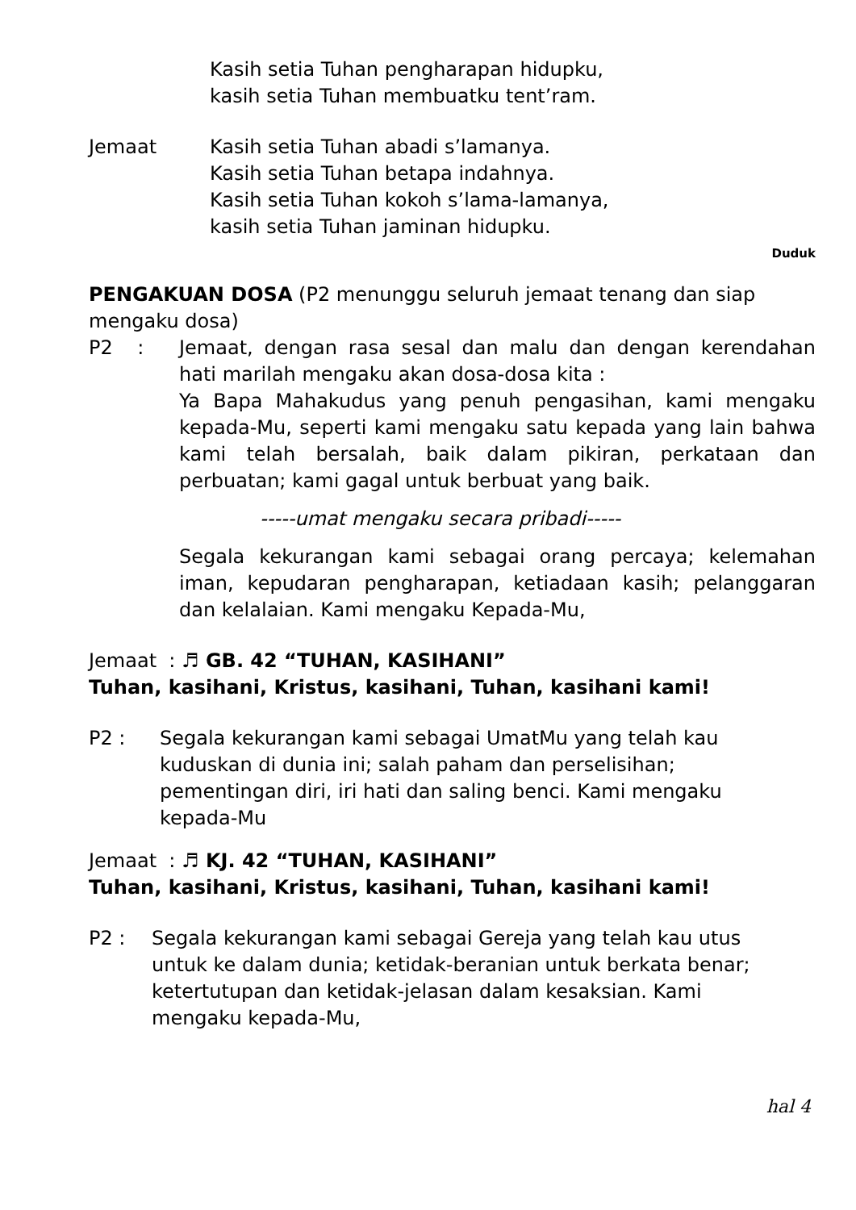Kasih setia Tuhan pengharapan hidupku,
kasih setia Tuhan membuatku tent’ram.
Jemaat Kasih setia Tuhan abadi s’lamanya.
Kasih setia Tuhan betapa indahnya.
Kasih setia Tuhan kokoh s’lama-lamanya,
kasih setia Tuhan jaminan hidupku.
Duduk
PENGAKUAN DOSA (P2 menunggu seluruh jemaat tenang dan siap mengaku dosa)
P2 : Jemaat, dengan rasa sesal dan malu dan dengan kerendahan hati marilah mengaku akan dosa-dosa kita :
Ya Bapa Mahakudus yang penuh pengasihan, kami mengaku kepada-Mu, seperti kami mengaku satu kepada yang lain bahwa kami telah bersalah, baik dalam pikiran, perkataan dan perbuatan; kami gagal untuk berbuat yang baik.
-----umat mengaku secara pribadi-----
Segala kekurangan kami sebagai orang percaya; kelemahan iman, kepudaran pengharapan, ketiadaan kasih; pelanggaran dan kelalaian. Kami mengaku Kepada-Mu,
Jemaat : ♬ GB. 42 “TUHAN, KASIHANI”
Tuhan, kasihani, Kristus, kasihani, Tuhan, kasihani kami!
P2 : Segala kekurangan kami sebagai UmatMu yang telah kau kuduskan di dunia ini; salah paham dan perselisihan; pementingan diri, iri hati dan saling benci. Kami mengaku kepada-Mu
Jemaat : ♬ KJ. 42 “TUHAN, KASIHANI”
Tuhan, kasihani, Kristus, kasihani, Tuhan, kasihani kami!
P2 : Segala kekurangan kami sebagai Gereja yang telah kau utus untuk ke dalam dunia; ketidak-beranian untuk berkata benar; ketertutupan dan ketidak-jelasan dalam kesaksian. Kami mengaku kepada-Mu,
hal 4